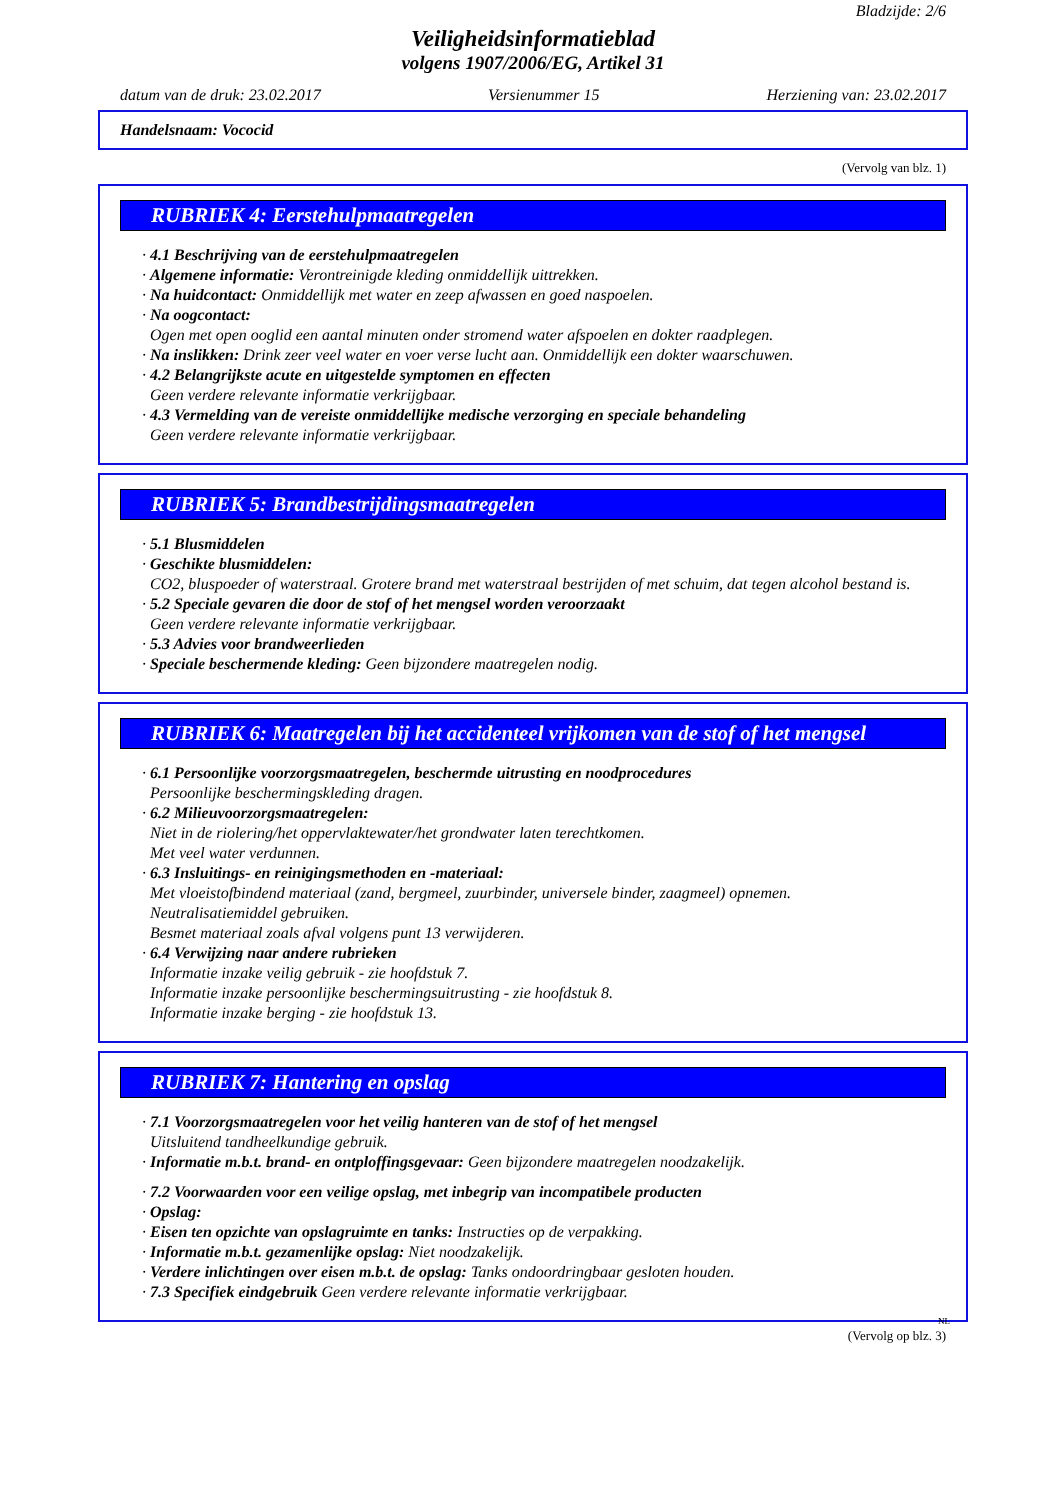Bladzijde: 2/6
Veiligheidsinformatieblad
volgens 1907/2006/EG, Artikel 31
datum van de druk: 23.02.2017 Versienummer 15 Herziening van: 23.02.2017
Handelsnaam: Vococid
(Vervolg van blz. 1)
RUBRIEK 4: Eerstehulpmaatregelen
· 4.1 Beschrijving van de eerstehulpmaatregelen
· Algemene informatie: Verontreinigde kleding onmiddellijk uittrekken.
· Na huidcontact: Onmiddellijk met water en zeep afwassen en goed naspoelen.
· Na oogcontact:
Ogen met open ooglid een aantal minuten onder stromend water afspoelen en dokter raadplegen.
· Na inslikken: Drink zeer veel water en voer verse lucht aan. Onmiddellijk een dokter waarschuwen.
· 4.2 Belangrijkste acute en uitgestelde symptomen en effecten
Geen verdere relevante informatie verkrijgbaar.
· 4.3 Vermelding van de vereiste onmiddellijke medische verzorging en speciale behandeling
Geen verdere relevante informatie verkrijgbaar.
RUBRIEK 5: Brandbestrijdingsmaatregelen
· 5.1 Blusmiddelen
· Geschikte blusmiddelen:
CO2, bluspoeder of waterstraal. Grotere brand met waterstraal bestrijden of met schuim, dat tegen alcohol bestand is.
· 5.2 Speciale gevaren die door de stof of het mengsel worden veroorzaakt
Geen verdere relevante informatie verkrijgbaar.
· 5.3 Advies voor brandweerlieden
· Speciale beschermende kleding: Geen bijzondere maatregelen nodig.
RUBRIEK 6: Maatregelen bij het accidenteel vrijkomen van de stof of het mengsel
· 6.1 Persoonlijke voorzorgsmaatregelen, beschermde uitrusting en noodprocedures
Persoonlijke beschermingskleding dragen.
· 6.2 Milieuvoorzorgsmaatregelen:
Niet in de riolering/het oppervlaktewater/het grondwater laten terechtkomen.
Met veel water verdunnen.
· 6.3 Insluitings- en reinigingsmethoden en -materiaal:
Met vloeistofbindend materiaal (zand, bergmeel, zuurbinder, universele binder, zaagmeel) opnemen.
Neutralisatiemiddel gebruiken.
Besmet materiaal zoals afval volgens punt 13 verwijderen.
· 6.4 Verwijzing naar andere rubrieken
Informatie inzake veilig gebruik - zie hoofdstuk 7.
Informatie inzake persoonlijke beschermingsuitrusting - zie hoofdstuk 8.
Informatie inzake berging - zie hoofdstuk 13.
RUBRIEK 7: Hantering en opslag
· 7.1 Voorzorgsmaatregelen voor het veilig hanteren van de stof of het mengsel
Uitsluitend tandheelkundige gebruik.
· Informatie m.b.t. brand- en ontploffingsgevaar: Geen bijzondere maatregelen noodzakelijk.
· 7.2 Voorwaarden voor een veilige opslag, met inbegrip van incompatibele producten
· Opslag:
· Eisen ten opzichte van opslagruimte en tanks: Instructies op de verpakking.
· Informatie m.b.t. gezamenlijke opslag: Niet noodzakelijk.
· Verdere inlichtingen over eisen m.b.t. de opslag: Tanks ondoordringbaar gesloten houden.
· 7.3 Specifiek eindgebruik Geen verdere relevante informatie verkrijgbaar.
NL
(Vervolg op blz. 3)